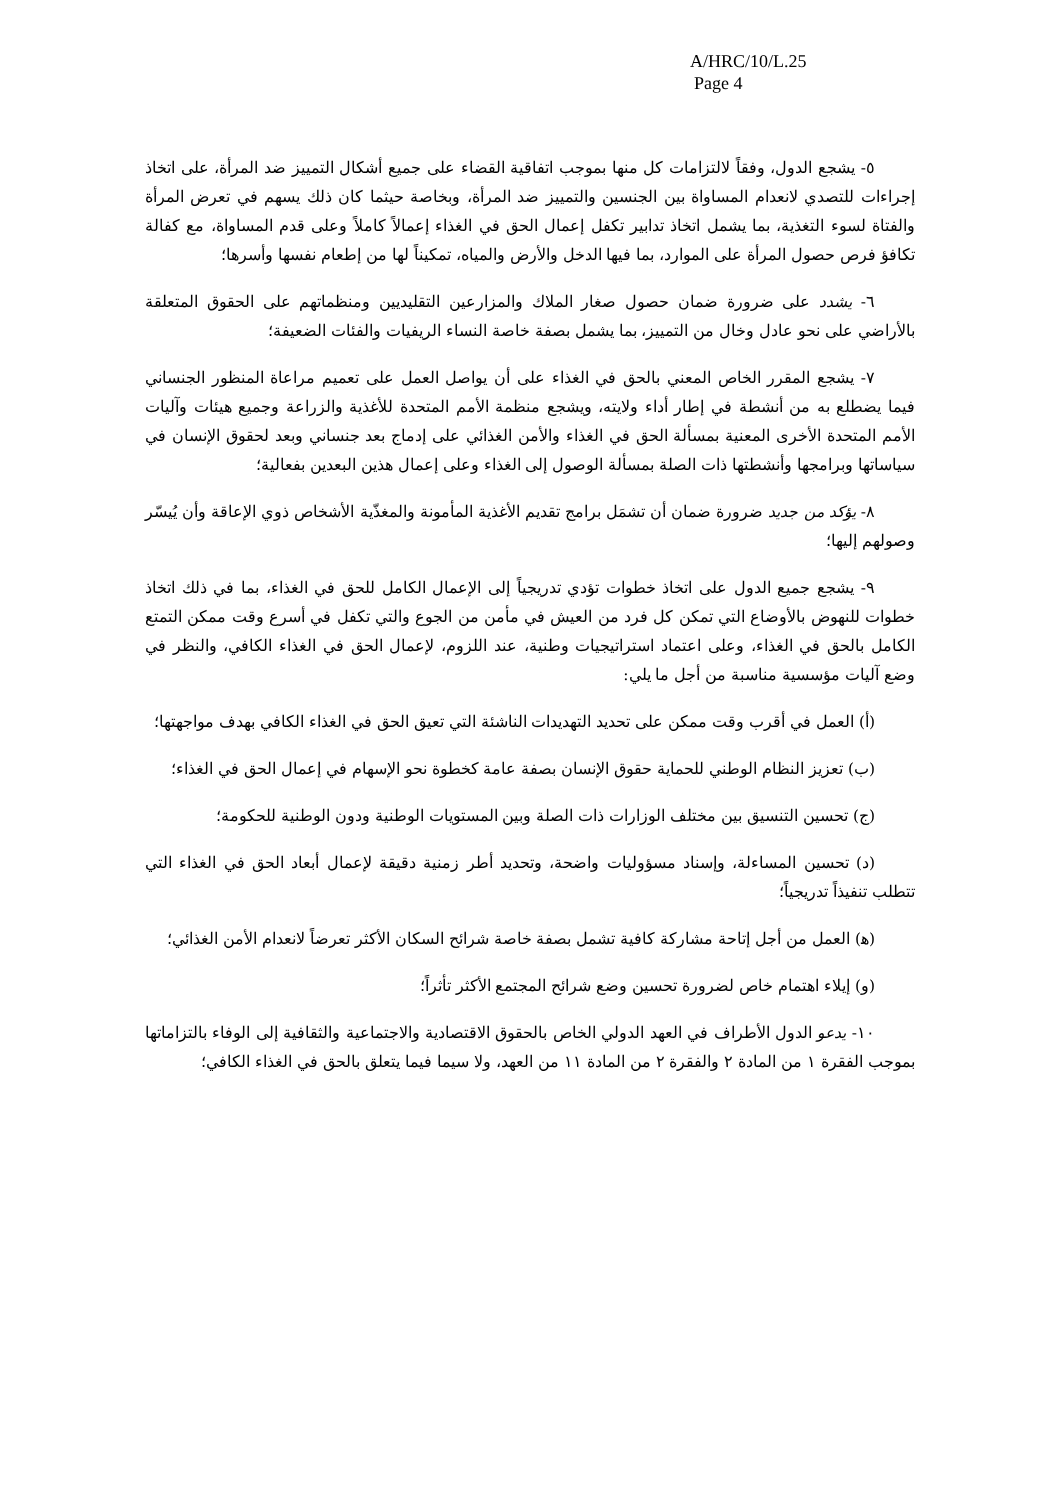A/HRC/10/L.25
Page 4
٥- يشجع الدول، وفقاً لالتزامات كل منها بموجب اتفاقية القضاء على جميع أشكال التمييز ضد المرأة، على اتخاذ إجراءات للتصدي لانعدام المساواة بين الجنسين والتمييز ضد المرأة، وبخاصة حيثما كان ذلك يسهم في تعرض المرأة والفتاة لسوء التغذية، بما يشمل اتخاذ تدابير تكفل إعمال الحق في الغذاء إعمالاً كاملاً وعلى قدم المساواة، مع كفالة تكافؤ فرص حصول المرأة على الموارد، بما فيها الدخل والأرض والمياه، تمكيناً لها من إطعام نفسها وأسرها؛
٦- يشدد على ضرورة ضمان حصول صغار الملاك والمزارعين التقليديين ومنظماتهم على الحقوق المتعلقة بالأراضي على نحو عادل وخال من التمييز، بما يشمل بصفة خاصة النساء الريفيات والفئات الضعيفة؛
٧- يشجع المقرر الخاص المعني بالحق في الغذاء على أن يواصل العمل على تعميم مراعاة المنظور الجنساني فيما يضطلع به من أنشطة في إطار أداء ولايته، ويشجع منظمة الأمم المتحدة للأغذية والزراعة وجميع هيئات وآليات الأمم المتحدة الأخرى المعنية بمسألة الحق في الغذاء والأمن الغذائي على إدماج بعد جنساني وبعد لحقوق الإنسان في سياساتها وبرامجها وأنشطتها ذات الصلة بمسألة الوصول إلى الغذاء وعلى إعمال هذين البعدين بفعالية؛
٨- يؤكد من جديد ضرورة ضمان أن تشمَل برامج تقديم الأغذية المأمونة والمغذّية الأشخاص ذوي الإعاقة وأن يُيسّر وصولهم إليها؛
٩- يشجع جميع الدول على اتخاذ خطوات تؤدي تدريجياً إلى الإعمال الكامل للحق في الغذاء، بما في ذلك اتخاذ خطوات للنهوض بالأوضاع التي تمكن كل فرد من العيش في مأمن من الجوع والتي تكفل في أسرع وقت ممكن التمتع الكامل بالحق في الغذاء، وعلى اعتماد استراتيجيات وطنية، عند اللزوم، لإعمال الحق في الغذاء الكافي، والنظر في وضع آليات مؤسسية مناسبة من أجل ما يلي:
(أ) العمل في أقرب وقت ممكن على تحديد التهديدات الناشئة التي تعيق الحق في الغذاء الكافي بهدف مواجهتها؛
(ب) تعزيز النظام الوطني للحماية حقوق الإنسان بصفة عامة كخطوة نحو الإسهام في إعمال الحق في الغذاء؛
(ج) تحسين التنسيق بين مختلف الوزارات ذات الصلة وبين المستويات الوطنية ودون الوطنية للحكومة؛
(د) تحسين المساءلة، وإسناد مسؤوليات واضحة، وتحديد أطر زمنية دقيقة لإعمال أبعاد الحق في الغذاء التي تتطلب تنفيذاً تدريجياً؛
(ﻫ) العمل من أجل إتاحة مشاركة كافية تشمل بصفة خاصة شرائح السكان الأكثر تعرضاً لانعدام الأمن الغذائي؛
(و) إيلاء اهتمام خاص لضرورة تحسين وضع شرائح المجتمع الأكثر تأثراً؛
١٠- يدعو الدول الأطراف في العهد الدولي الخاص بالحقوق الاقتصادية والاجتماعية والثقافية إلى الوفاء بالتزاماتها بموجب الفقرة ١ من المادة ٢ والفقرة ٢ من المادة ١١ من العهد، ولا سيما فيما يتعلق بالحق في الغذاء الكافي؛